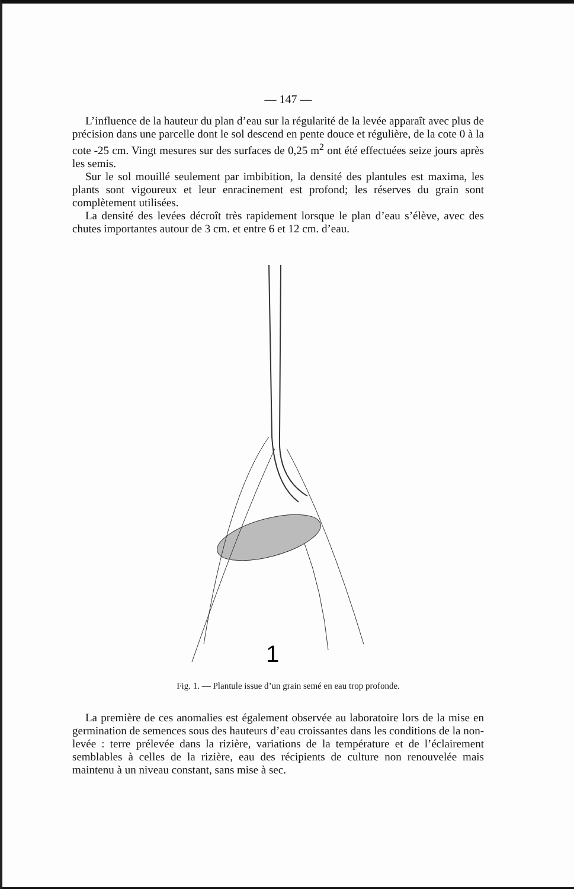— 147 —
L’influence de la hauteur du plan d’eau sur la régularité de la levée apparaît avec plus de précision dans une parcelle dont le sol descend en pente douce et régulière, de la cote 0 à la cote -25 cm. Vingt mesures sur des surfaces de 0,25 m<sup>2</sup> ont été effectuées seize jours après les semis.
Sur le sol mouillé seulement par imbibition, la densité des plantules est maxima, les plants sont vigoureux et leur enracinement est profond; les réserves du grain sont complètement utilisées.
La densité des levées décroît très rapidement lorsque le plan d’eau s’élève, avec des chutes importantes autour de 3 cm. et entre 6 et 12 cm. d’eau.
1
Fig. 1. — Plantule issue d’un grain semé en eau trop profonde.
La première de ces anomalies est également observée au laboratoire lors de la mise en germination de semences sous des hauteurs d’eau croissantes dans les conditions de la non-levée : terre prélevée dans la rizière, variations de la température et de l’éclairement semblables à celles de la rizière, eau des récipients de culture non renouvelée mais maintenu à un niveau constant, sans mise à sec.